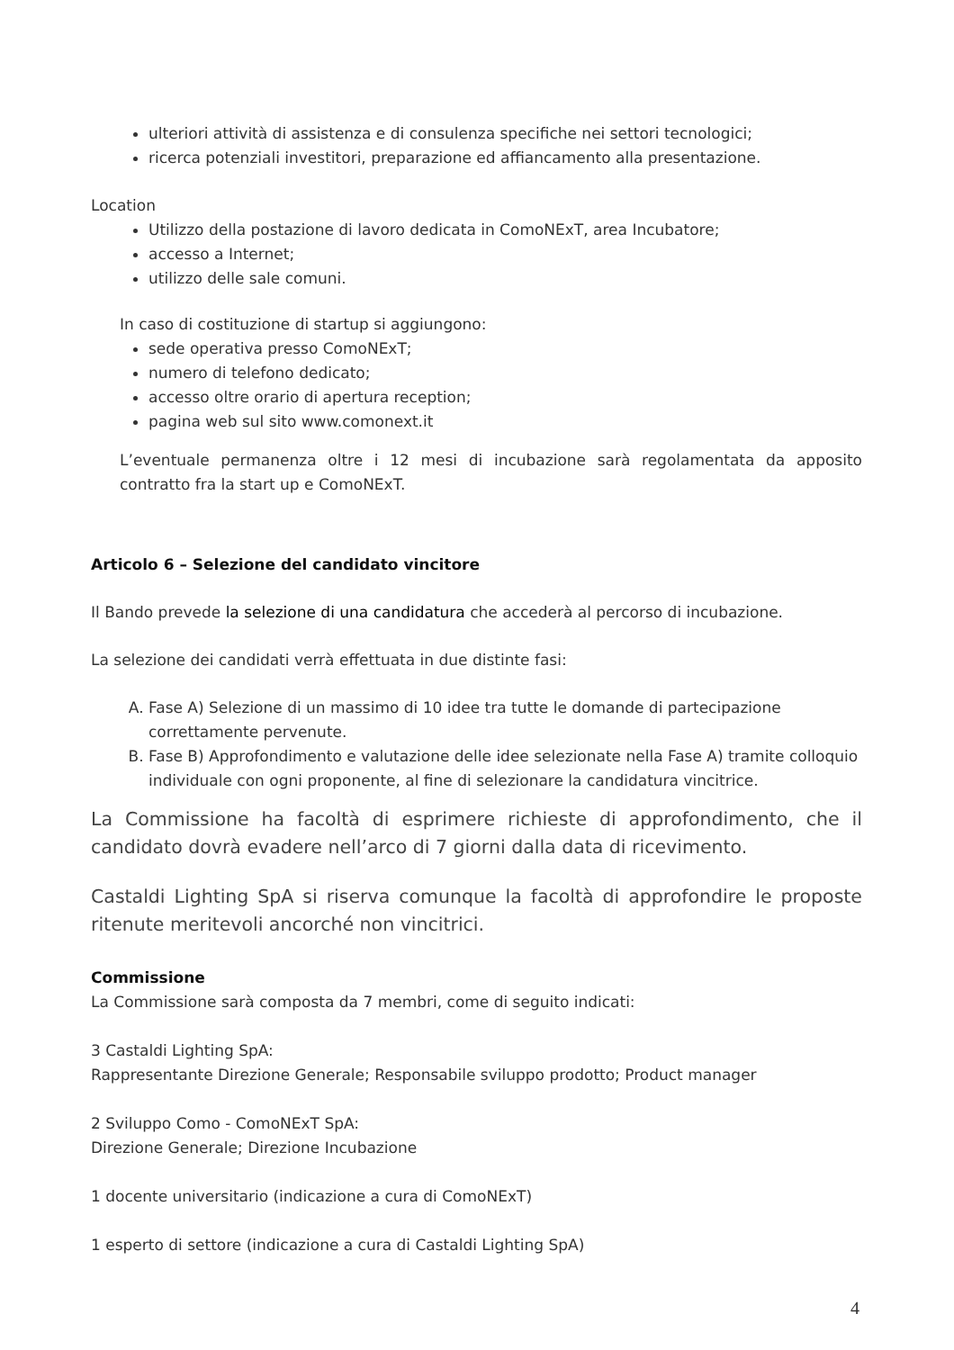ulteriori attività di assistenza e di consulenza specifiche nei settori tecnologici;
ricerca potenziali investitori, preparazione ed affiancamento alla presentazione.
Location
Utilizzo della postazione di lavoro dedicata in ComoNExT, area Incubatore;
accesso a Internet;
utilizzo delle sale comuni.
In caso di costituzione di startup si aggiungono:
sede operativa presso ComoNExT;
numero di telefono dedicato;
accesso oltre orario di apertura reception;
pagina web sul sito www.comonext.it
L’eventuale permanenza oltre i 12 mesi di incubazione sarà regolamentata da apposito contratto fra la start up e ComoNExT.
Articolo 6 – Selezione del candidato vincitore
Il Bando prevede la selezione di una candidatura che accederà al percorso di incubazione.
La selezione dei candidati verrà effettuata in due distinte fasi:
A. Fase A) Selezione di un massimo di 10 idee tra tutte le domande di partecipazione correttamente pervenute.
B. Fase B) Approfondimento e valutazione delle idee selezionate nella Fase A) tramite colloquio individuale con ogni proponente, al fine di selezionare la candidatura vincitrice.
La Commissione ha facoltà di esprimere richieste di approfondimento, che il candidato dovrà evadere nell’arco di 7 giorni dalla data di ricevimento.
Castaldi Lighting SpA si riserva comunque la facoltà di approfondire le proposte ritenute meritevoli ancorché non vincitrici.
Commissione
La Commissione sarà composta da 7 membri, come di seguito indicati:
3 Castaldi Lighting SpA:
Rappresentante Direzione Generale; Responsabile sviluppo prodotto; Product manager
2 Sviluppo Como - ComoNExT SpA:
Direzione Generale; Direzione Incubazione
1 docente universitario (indicazione a cura di ComoNExT)
1 esperto di settore (indicazione a cura di Castaldi Lighting SpA)
4